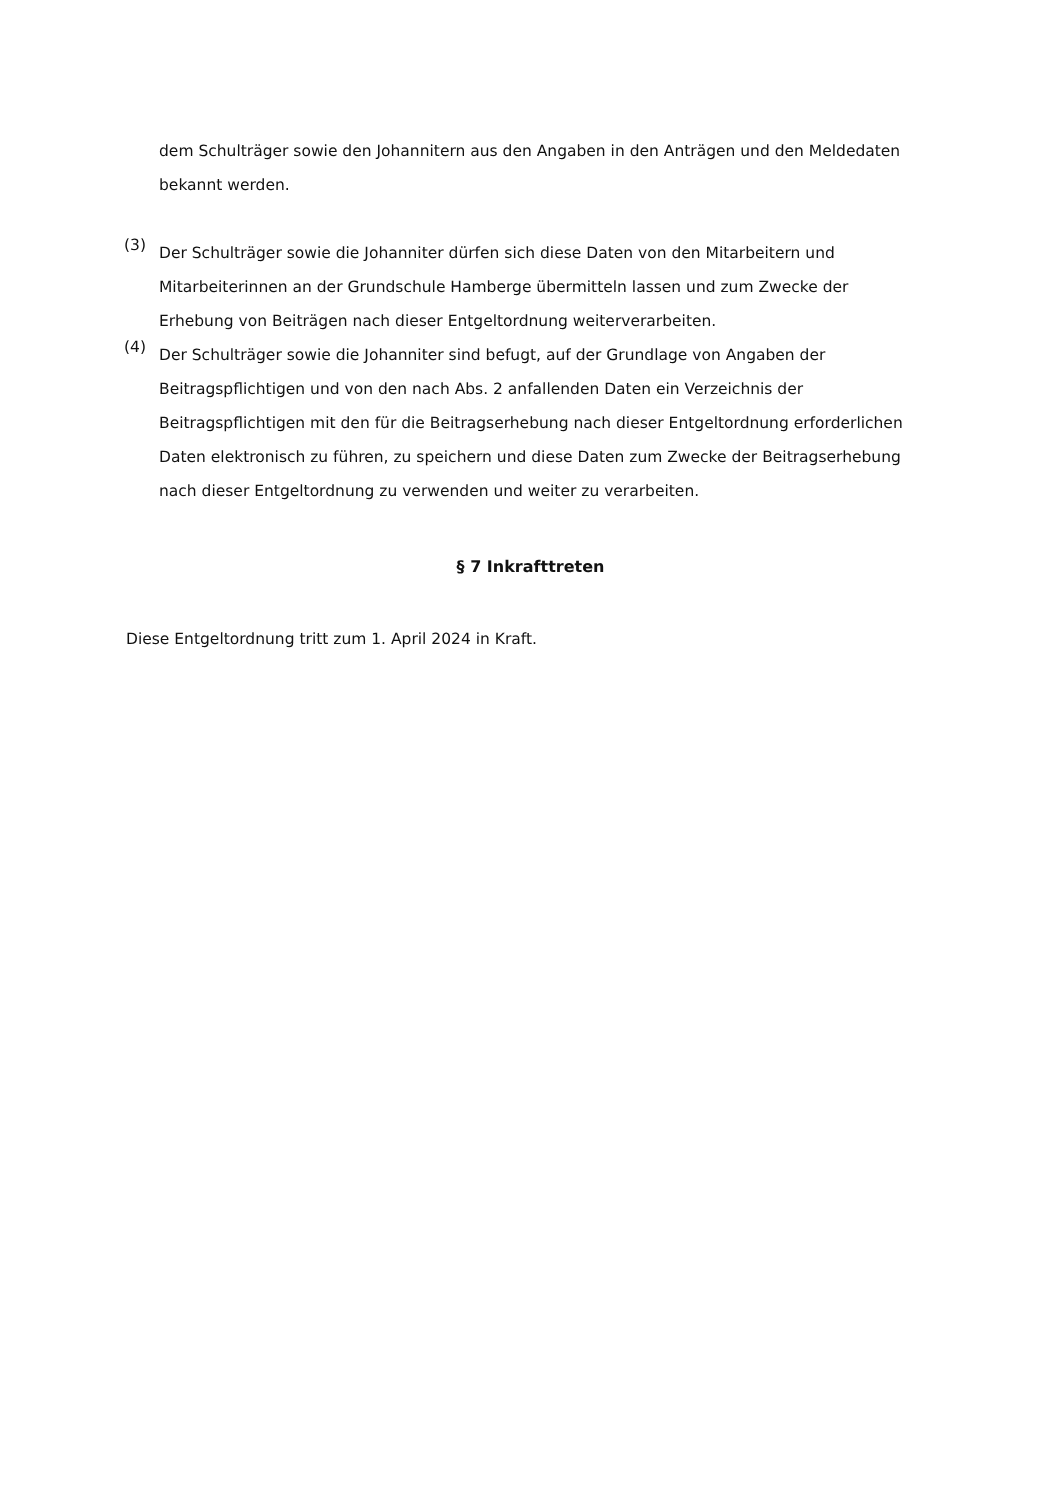dem Schulträger sowie den Johannitern aus den Angaben in den Anträgen und den Meldedaten bekannt werden.
(3)
Der Schulträger sowie die Johanniter dürfen sich diese Daten von den Mitarbeitern und Mitarbeiterinnen an der Grundschule Hamberge übermitteln lassen und zum Zwecke der Erhebung von Beiträgen nach dieser Entgeltordnung weiterverarbeiten.
(4)
Der Schulträger sowie die Johanniter sind befugt, auf der Grundlage von Angaben der Beitragspflichtigen und von den nach Abs. 2 anfallenden Daten ein Verzeichnis der Beitragspflichtigen mit den für die Beitragserhebung nach dieser Entgeltordnung erforderlichen Daten elektronisch zu führen, zu speichern und diese Daten zum Zwecke der Beitragserhebung nach dieser Entgeltordnung zu verwenden und weiter zu verarbeiten.
§ 7 Inkrafttreten
Diese Entgeltordnung tritt zum 1. April 2024 in Kraft.